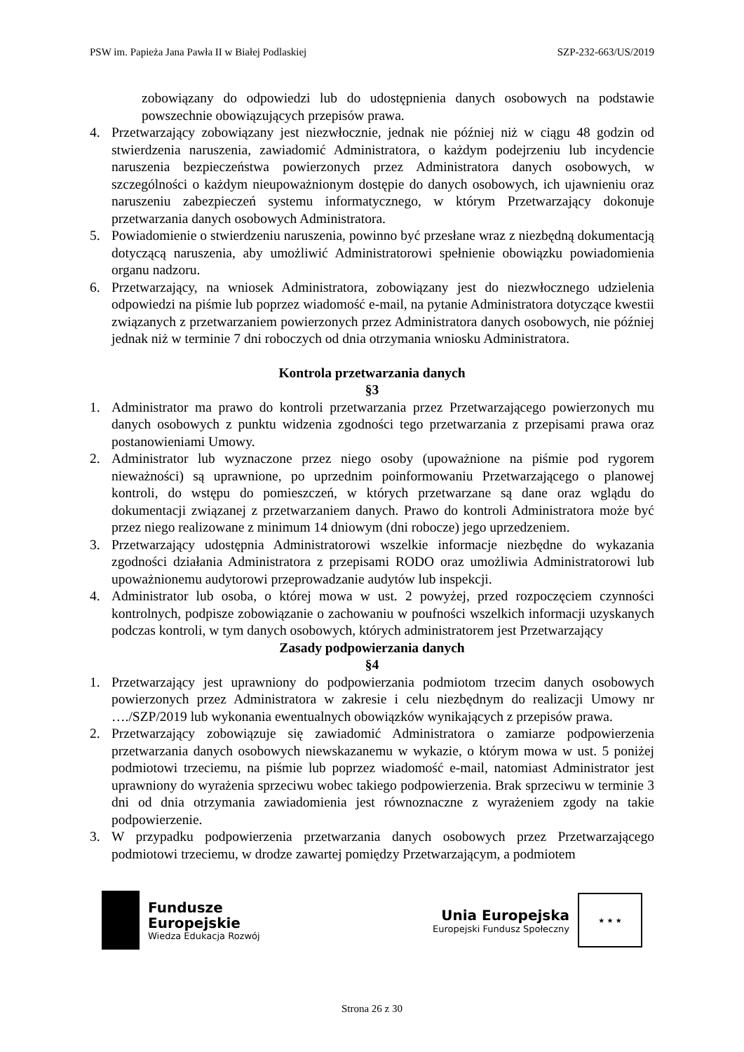PSW im. Papieża Jana Pawła II w Białej Podlaskiej SZP-232-663/US/2019
zobowiązany do odpowiedzi lub do udostępnienia danych osobowych na podstawie powszechnie obowiązujących przepisów prawa.
4. Przetwarzający zobowiązany jest niezwłocznie, jednak nie później niż w ciągu 48 godzin od stwierdzenia naruszenia, zawiadomić Administratora, o każdym podejrzeniu lub incydencie naruszenia bezpieczeństwa powierzonych przez Administratora danych osobowych, w szczególności o każdym nieupoważnionym dostępie do danych osobowych, ich ujawnieniu oraz naruszeniu zabezpieczeń systemu informatycznego, w którym Przetwarzający dokonuje przetwarzania danych osobowych Administratora.
5. Powiadomienie o stwierdzeniu naruszenia, powinno być przesłane wraz z niezbędną dokumentacją dotyczącą naruszenia, aby umożliwić Administratorowi spełnienie obowiązku powiadomienia organu nadzoru.
6. Przetwarzający, na wniosek Administratora, zobowiązany jest do niezwłocznego udzielenia odpowiedzi na piśmie lub poprzez wiadomość e-mail, na pytanie Administratora dotyczące kwestii związanych z przetwarzaniem powierzonych przez Administratora danych osobowych, nie później jednak niż w terminie 7 dni roboczych od dnia otrzymania wniosku Administratora.
Kontrola przetwarzania danych
§3
1. Administrator ma prawo do kontroli przetwarzania przez Przetwarzającego powierzonych mu danych osobowych z punktu widzenia zgodności tego przetwarzania z przepisami prawa oraz postanowieniami Umowy.
2. Administrator lub wyznaczone przez niego osoby (upoważnione na piśmie pod rygorem nieważności) są uprawnione, po uprzednim poinformowaniu Przetwarzającego o planowej kontroli, do wstępu do pomieszczeń, w których przetwarzane są dane oraz wglądu do dokumentacji związanej z przetwarzaniem danych. Prawo do kontroli Administratora może być przez niego realizowane z minimum 14 dniowym (dni robocze) jego uprzedzeniem.
3. Przetwarzający udostępnia Administratorowi wszelkie informacje niezbędne do wykazania zgodności działania Administratora z przepisami RODO oraz umożliwia Administratorowi lub upoważnionemu audytorowi przeprowadzanie audytów lub inspekcji.
4. Administrator lub osoba, o której mowa w ust. 2 powyżej, przed rozpoczęciem czynności kontrolnych, podpisze zobowiązanie o zachowaniu w poufności wszelkich informacji uzyskanych podczas kontroli, w tym danych osobowych, których administratorem jest Przetwarzający
Zasady podpowierzania danych
§4
1. Przetwarzający jest uprawniony do podpowierzania podmiotom trzecim danych osobowych powierzonych przez Administratora w zakresie i celu niezbędnym do realizacji Umowy nr …./SZP/2019 lub wykonania ewentualnych obowiązków wynikających z przepisów prawa.
2. Przetwarzający zobowiązuje się zawiadomić Administratora o zamiarze podpowierzenia przetwarzania danych osobowych niewskazanemu w wykazie, o którym mowa w ust. 5 poniżej podmiotowi trzeciemu, na piśmie lub poprzez wiadomość e-mail, natomiast Administrator jest uprawniony do wyrażenia sprzeciwu wobec takiego podpowierzenia. Brak sprzeciwu w terminie 3 dni od dnia otrzymania zawiadomienia jest równoznaczne z wyrażeniem zgody na takie podpowierzenie.
3. W przypadku podpowierzenia przetwarzania danych osobowych przez Przetwarzającego podmiotowi trzeciemu, w drodze zawartej pomiędzy Przetwarzającym, a podmiotem
Fundusze
Europejskie
Wiedza Edukacja Rozwój
Unia Europejska
Europejski Fundusz Społeczny
★ ★ ★
Strona 26 z 30